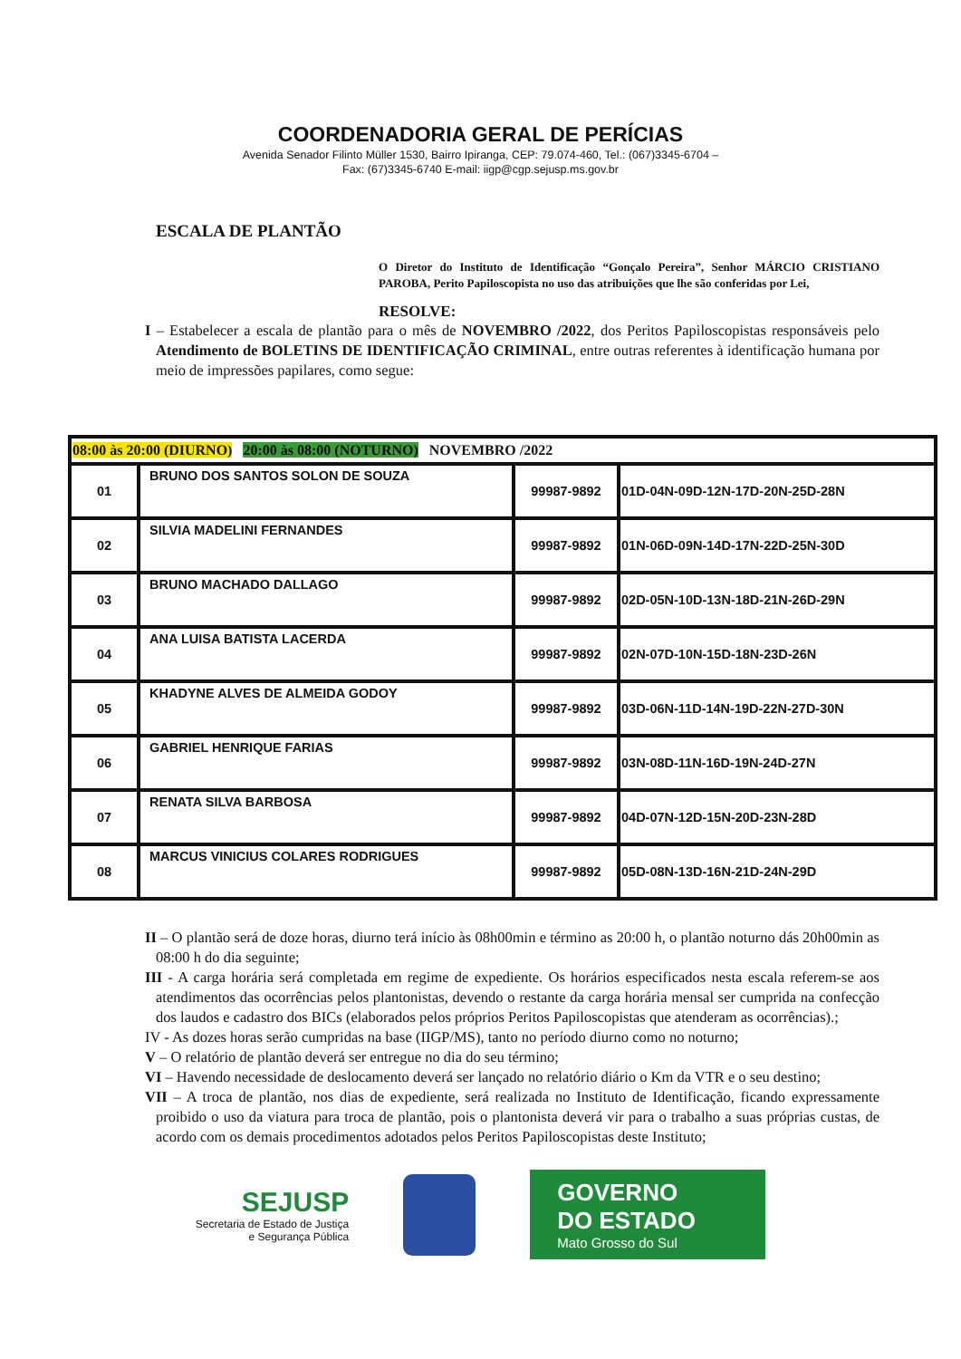COORDENADORIA GERAL DE PERÍCIAS
Avenida Senador Filinto Müller 1530, Bairro Ipiranga, CEP: 79.074-460, Tel.: (067)3345-6704 –
Fax: (67)3345-6740 E-mail: iigp@cgp.sejusp.ms.gov.br
ESCALA DE PLANTÃO
O Diretor do Instituto de Identificação “Gonçalo Pereira”, Senhor MÁRCIO CRISTIANO PAROBA, Perito Papiloscopista no uso das atribuições que lhe são conferidas por Lei,
RESOLVE:
I – Estabelecer a escala de plantão para o mês de NOVEMBRO /2022, dos Peritos Papiloscopistas responsáveis pelo Atendimento de BOLETINS DE IDENTIFICAÇÃO CRIMINAL, entre outras referentes à identificação humana por meio de impressões papilares, como segue:
| 08:00 às 20:00 (DIURNO) 20:00 às 08:00 (NOTURNO) NOVEMBRO /2022 | | | |
| --- | --- | --- | --- |
| 01 | BRUNO DOS SANTOS SOLON DE SOUZA | 99987-9892 | 01D-04N-09D-12N-17D-20N-25D-28N |
| 02 | SILVIA MADELINI FERNANDES | 99987-9892 | 01N-06D-09N-14D-17N-22D-25N-30D |
| 03 | BRUNO MACHADO DALLAGO | 99987-9892 | 02D-05N-10D-13N-18D-21N-26D-29N |
| 04 | ANA LUISA BATISTA LACERDA | 99987-9892 | 02N-07D-10N-15D-18N-23D-26N |
| 05 | KHADYNE ALVES DE ALMEIDA GODOY | 99987-9892 | 03D-06N-11D-14N-19D-22N-27D-30N |
| 06 | GABRIEL HENRIQUE FARIAS | 99987-9892 | 03N-08D-11N-16D-19N-24D-27N |
| 07 | RENATA SILVA BARBOSA | 99987-9892 | 04D-07N-12D-15N-20D-23N-28D |
| 08 | MARCUS VINICIUS COLARES RODRIGUES | 99987-9892 | 05D-08N-13D-16N-21D-24N-29D |
II – O plantão será de doze horas, diurno terá início às 08h00min e término as 20:00 h, o plantão noturno dás 20h00min as 08:00 h do dia seguinte;
III - A carga horária será completada em regime de expediente. Os horários especificados nesta escala referem-se aos atendimentos das ocorrências pelos plantonistas, devendo o restante da carga horária mensal ser cumprida na confecção dos laudos e cadastro dos BICs (elaborados pelos próprios Peritos Papiloscopistas que atenderam as ocorrências).;
IV - As dozes horas serão cumpridas na base (IIGP/MS), tanto no período diurno como no noturno;
V – O relatório de plantão deverá ser entregue no dia do seu término;
VI – Havendo necessidade de deslocamento deverá ser lançado no relatório diário o Km da VTR e o seu destino;
VII – A troca de plantão, nos dias de expediente, será realizada no Instituto de Identificação, ficando expressamente proibido o uso da viatura para troca de plantão, pois o plantonista deverá vir para o trabalho a suas próprias custas, de acordo com os demais procedimentos adotados pelos Peritos Papiloscopistas deste Instituto;
SEJUSP
Secretaria de Estado de Justiça
e Segurança Pública
GOVERNO
DO ESTADO
Mato Grosso do Sul